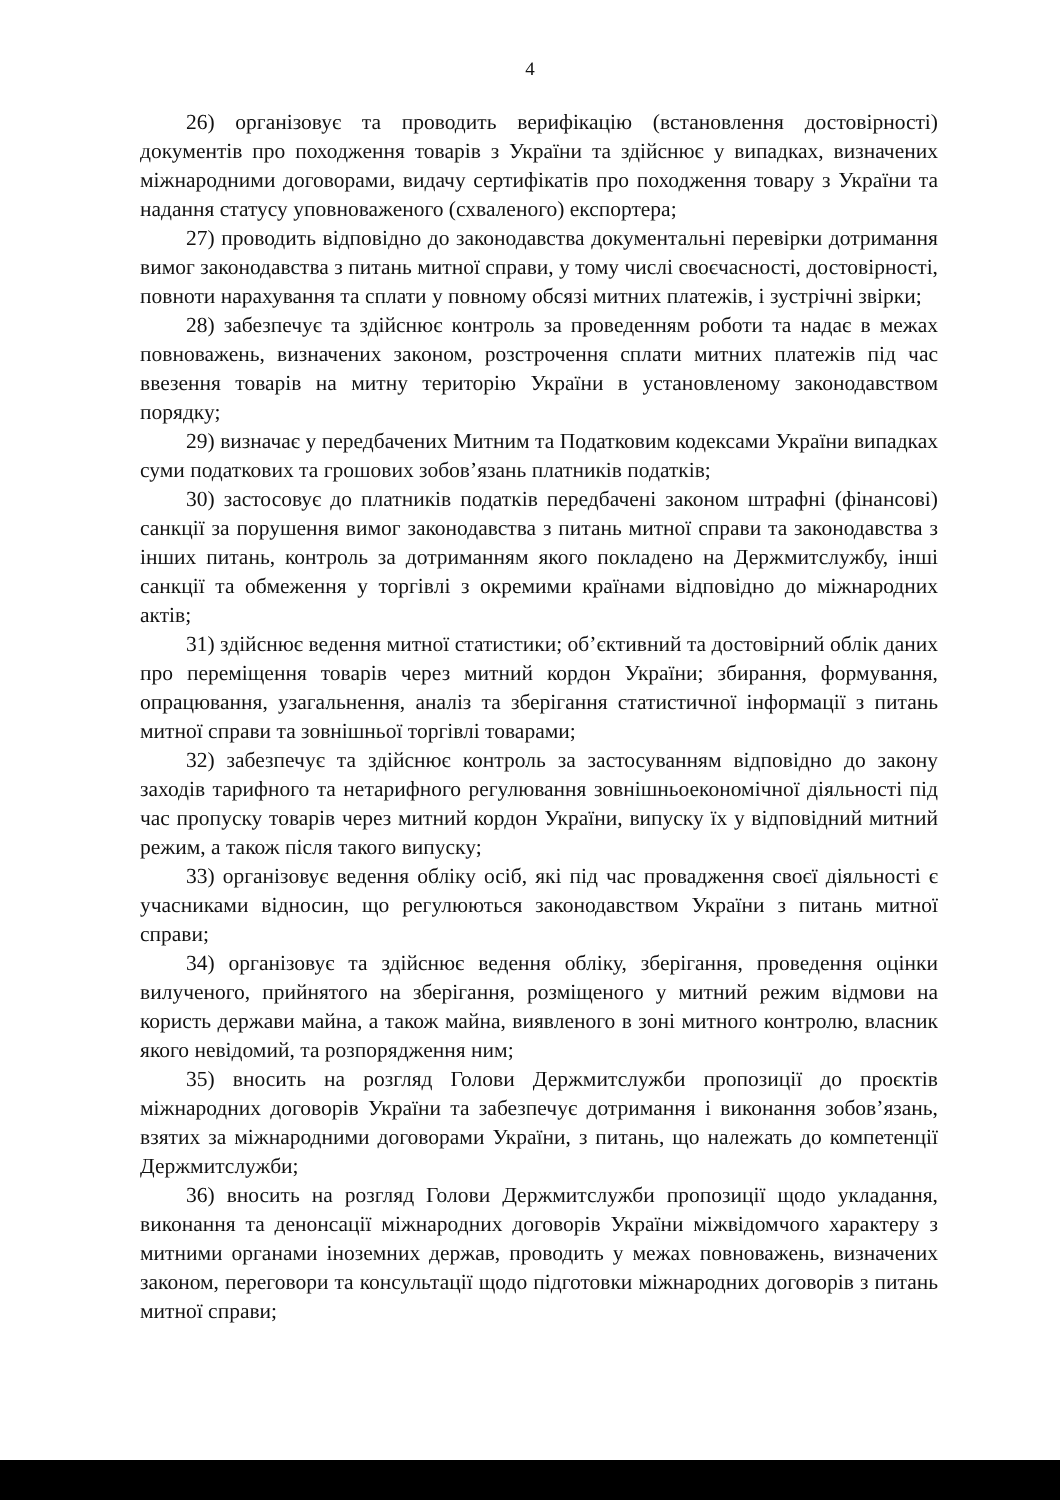4
26) організовує та проводить верифікацію (встановлення достовірності) документів про походження товарів з України та здійснює у випадках, визначених міжнародними договорами, видачу сертифікатів про походження товару з України та надання статусу уповноваженого (схваленого) експортера;
27) проводить відповідно до законодавства документальні перевірки дотримання вимог законодавства з питань митної справи, у тому числі своєчасності, достовірності, повноти нарахування та сплати у повному обсязі митних платежів, і зустрічні звірки;
28) забезпечує та здійснює контроль за проведенням роботи та надає в межах повноважень, визначених законом, розстрочення сплати митних платежів під час ввезення товарів на митну територію України в установленому законодавством порядку;
29) визначає у передбачених Митним та Податковим кодексами України випадках суми податкових та грошових зобов’язань платників податків;
30) застосовує до платників податків передбачені законом штрафні (фінансові) санкції за порушення вимог законодавства з питань митної справи та законодавства з інших питань, контроль за дотриманням якого покладено на Держмитслужбу, інші санкції та обмеження у торгівлі з окремими країнами відповідно до міжнародних актів;
31) здійснює ведення митної статистики; об’єктивний та достовірний облік даних про переміщення товарів через митний кордон України; збирання, формування, опрацювання, узагальнення, аналіз та зберігання статистичної інформації з питань митної справи та зовнішньої торгівлі товарами;
32) забезпечує та здійснює контроль за застосуванням відповідно до закону заходів тарифного та нетарифного регулювання зовнішньоекономічної діяльності під час пропуску товарів через митний кордон України, випуску їх у відповідний митний режим, а також після такого випуску;
33) організовує ведення обліку осіб, які під час провадження своєї діяльності є учасниками відносин, що регулюються законодавством України з питань митної справи;
34) організовує та здійснює ведення обліку, зберігання, проведення оцінки вилученого, прийнятого на зберігання, розміщеного у митний режим відмови на користь держави майна, а також майна, виявленого в зоні митного контролю, власник якого невідомий, та розпорядження ним;
35) вносить на розгляд Голови Держмитслужби пропозиції до проєктів міжнародних договорів України та забезпечує дотримання і виконання зобов’язань, взятих за міжнародними договорами України, з питань, що належать до компетенції Держмитслужби;
36) вносить на розгляд Голови Держмитслужби пропозиції щодо укладання, виконання та денонсації міжнародних договорів України міжвідомчого характеру з митними органами іноземних держав, проводить у межах повноважень, визначених законом, переговори та консультації щодо підготовки міжнародних договорів з питань митної справи;